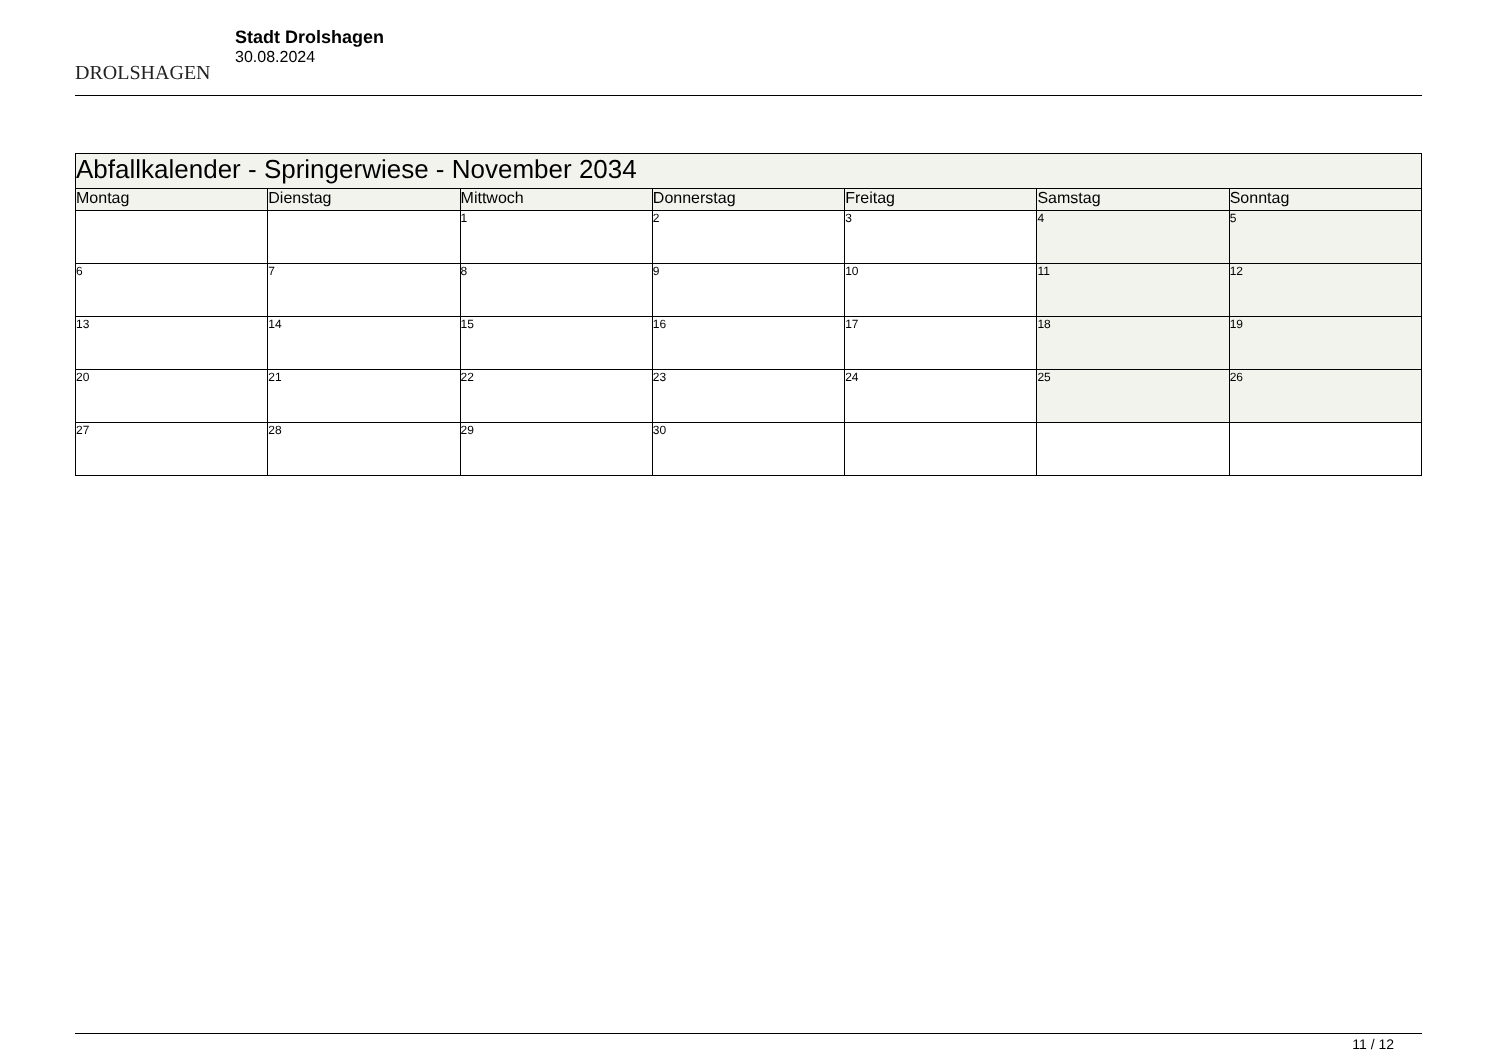DROLSHAGEN
Stadt Drolshagen
30.08.2024
| Abfallkalender - Springerwiese - November 2034 | | | | | | |
| --- | --- | --- | --- | --- | --- | --- |
| Montag | Dienstag | Mittwoch | Donnerstag | Freitag | Samstag | Sonntag |
| | | 1 | 2 | 3 | 4 | 5 |
| 6 | 7 | 8 | 9 | 10 | 11 | 12 |
| 13 | 14 | 15 | 16 | 17 | 18 | 19 |
| 20 | 21 | 22 | 23 | 24 | 25 | 26 |
| 27 | 28 | 29 | 30 | | | |
11 / 12